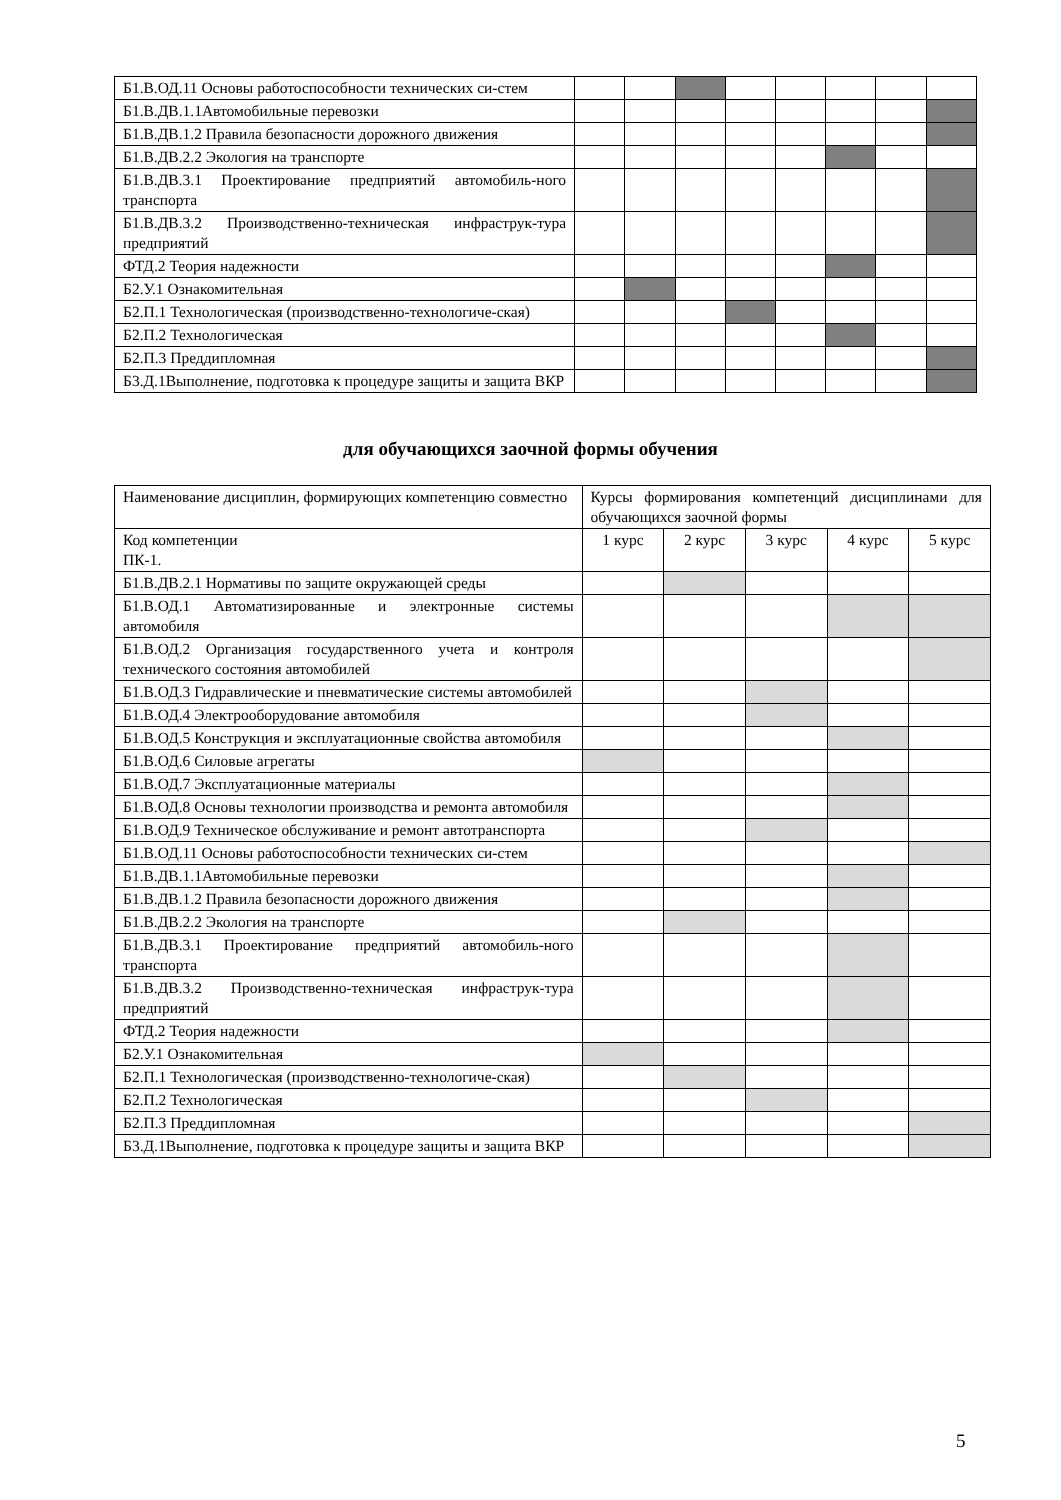| Б1.В.ОД.11 Основы работоспособности технических си-стем | | | | | | | | |
| Б1.В.ДВ.1.1Автомобильные перевозки | | | | | | | | |
| Б1.В.ДВ.1.2 Правила безопасности дорожного движения | | | | | | | | |
| Б1.В.ДВ.2.2 Экология на транспорте | | | | | | | | |
| Б1.В.ДВ.3.1 Проектирование предприятий автомобиль-ного транспорта | | | | | | | | |
| Б1.В.ДВ.3.2 Производственно-техническая инфраструк-тура предприятий | | | | | | | | |
| ФТД.2 Теория надежности | | | | | | | | |
| Б2.У.1 Ознакомительная | | | | | | | | |
| Б2.П.1 Технологическая (производственно-технологиче-ская) | | | | | | | | |
| Б2.П.2 Технологическая | | | | | | | | |
| Б2.П.3 Преддипломная | | | | | | | | |
| Б3.Д.1Выполнение, подготовка к процедуре защиты и защита ВКР | | | | | | | | |
для обучающихся заочной формы обучения
| Наименование дисциплин, формирующих компетенцию совместно | Курсы формирования компетенций дисциплинами для обучающихся заочной формы | | | | |
| Код компетенции ПК-1. | 1 курс | 2 курс | 3 курс | 4 курс | 5 курс |
| Б1.В.ДВ.2.1 Нормативы по защите окружающей среды | | | | | |
| Б1.В.ОД.1 Автоматизированные и электронные системы автомобиля | | | | | |
| Б1.В.ОД.2 Организация государственного учета и контроля технического состояния автомобилей | | | | | |
| Б1.В.ОД.3 Гидравлические и пневматические системы автомобилей | | | | | |
| Б1.В.ОД.4 Электрооборудование автомобиля | | | | | |
| Б1.В.ОД.5 Конструкция и эксплуатационные свойства автомобиля | | | | | |
| Б1.В.ОД.6 Силовые агрегаты | | | | | |
| Б1.В.ОД.7 Эксплуатационные материалы | | | | | |
| Б1.В.ОД.8 Основы технологии производства и ремонта автомобиля | | | | | |
| Б1.В.ОД.9 Техническое обслуживание и ремонт автотранспорта | | | | | |
| Б1.В.ОД.11 Основы работоспособности технических си-стем | | | | | |
| Б1.В.ДВ.1.1Автомобильные перевозки | | | | | |
| Б1.В.ДВ.1.2 Правила безопасности дорожного движения | | | | | |
| Б1.В.ДВ.2.2 Экология на транспорте | | | | | |
| Б1.В.ДВ.3.1 Проектирование предприятий автомобиль-ного транспорта | | | | | |
| Б1.В.ДВ.3.2 Производственно-техническая инфраструк-тура предприятий | | | | | |
| ФТД.2 Теория надежности | | | | | |
| Б2.У.1 Ознакомительная | | | | | |
| Б2.П.1 Технологическая (производственно-технологиче-ская) | | | | | |
| Б2.П.2 Технологическая | | | | | |
| Б2.П.3 Преддипломная | | | | | |
| Б3.Д.1Выполнение, подготовка к процедуре защиты и защита ВКР | | | | | |
5